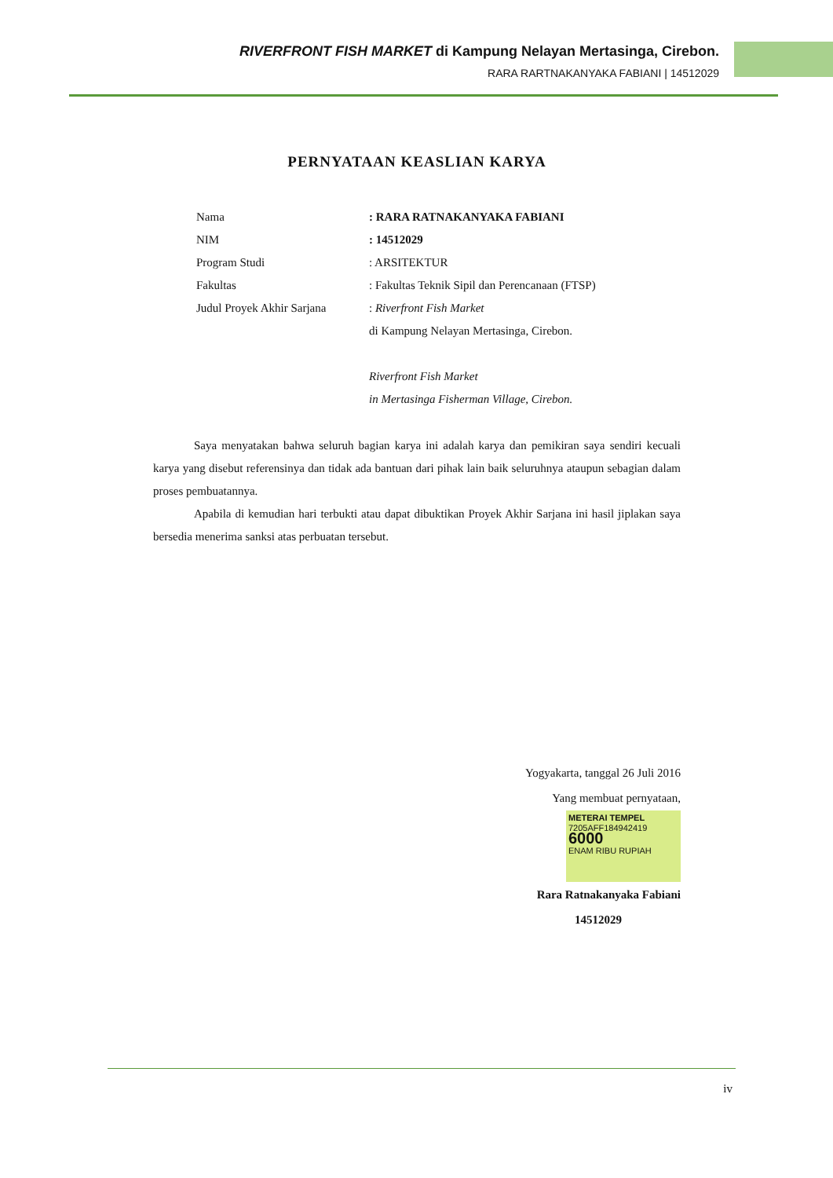RIVERFRONT FISH MARKET di Kampung Nelayan Mertasinga, Cirebon.
RARA RARTNAKANYAKA FABIANI | 14512029
PERNYATAAN KEASLIAN KARYA
Nama : RARA RATNAKANYAKA FABIANI
NIM : 14512029
Program Studi : ARSITEKTUR
Fakultas : Fakultas Teknik Sipil dan Perencanaan (FTSP)
Judul Proyek Akhir Sarjana
: Riverfront Fish Market
di Kampung Nelayan Mertasinga, Cirebon.
Riverfront Fish Market
in Mertasinga Fisherman Village, Cirebon.
Saya menyatakan bahwa seluruh bagian karya ini adalah karya dan pemikiran saya sendiri kecuali karya yang disebut referensinya dan tidak ada bantuan dari pihak lain baik seluruhnya ataupun sebagian dalam proses pembuatannya.
Apabila di kemudian hari terbukti atau dapat dibuktikan Proyek Akhir Sarjana ini hasil jiplakan saya bersedia menerima sanksi atas perbuatan tersebut.
Yogyakarta, tanggal 26 Juli 2016
Yang membuat pernyataan,
METERAI TEMPEL
7205AFF184942419
6000
ENAM RIBU RUPIAH
Rara Ratnakanyaka Fabiani
14512029
iv